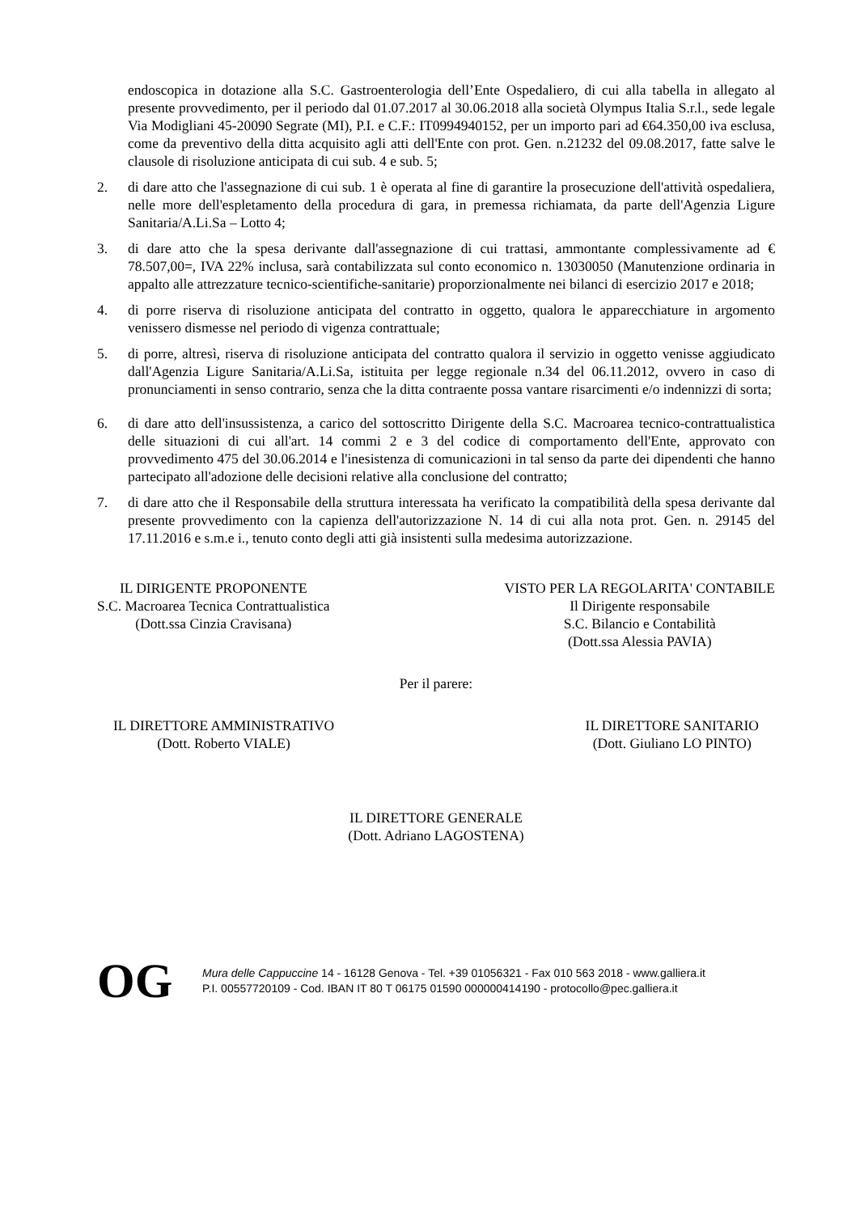endoscopica in dotazione alla S.C. Gastroenterologia dell’Ente Ospedaliero, di cui alla tabella in allegato al presente provvedimento, per il periodo dal 01.07.2017 al 30.06.2018 alla società Olympus Italia S.r.l., sede legale Via Modigliani 45-20090 Segrate (MI), P.I. e C.F.: IT0994940152, per un importo pari ad €64.350,00 iva esclusa, come da preventivo della ditta acquisito agli atti dell'Ente con prot. Gen. n.21232 del 09.08.2017, fatte salve le clausole di risoluzione anticipata di cui sub. 4 e sub. 5;
2. di dare atto che l'assegnazione di cui sub. 1 è operata al fine di garantire la prosecuzione dell'attività ospedaliera, nelle more dell'espletamento della procedura di gara, in premessa richiamata, da parte dell'Agenzia Ligure Sanitaria/A.Li.Sa – Lotto 4;
3. di dare atto che la spesa derivante dall'assegnazione di cui trattasi, ammontante complessivamente ad € 78.507,00=, IVA 22% inclusa, sarà contabilizzata sul conto economico n. 13030050 (Manutenzione ordinaria in appalto alle attrezzature tecnico-scientifiche-sanitarie) proporzionalmente nei bilanci di esercizio 2017 e 2018;
4. di porre riserva di risoluzione anticipata del contratto in oggetto, qualora le apparecchiature in argomento venissero dismesse nel periodo di vigenza contrattuale;
5. di porre, altresì, riserva di risoluzione anticipata del contratto qualora il servizio in oggetto venisse aggiudicato dall'Agenzia Ligure Sanitaria/A.Li.Sa, istituita per legge regionale n.34 del 06.11.2012, ovvero in caso di pronunciamenti in senso contrario, senza che la ditta contraente possa vantare risarcimenti e/o indennizzi di sorta;
6. di dare atto dell'insussistenza, a carico del sottoscritto Dirigente della S.C. Macroarea tecnico-contrattualistica delle situazioni di cui all'art. 14 commi 2 e 3 del codice di comportamento dell'Ente, approvato con provvedimento 475 del 30.06.2014 e l'inesistenza di comunicazioni in tal senso da parte dei dipendenti che hanno partecipato all'adozione delle decisioni relative alla conclusione del contratto;
7. di dare atto che il Responsabile della struttura interessata ha verificato la compatibilità della spesa derivante dal presente provvedimento con la capienza dell'autorizzazione N. 14 di cui alla nota prot. Gen. n. 29145 del 17.11.2016 e s.m.e i., tenuto conto degli atti già insistenti sulla medesima autorizzazione.
IL DIRIGENTE PROPONENTE
S.C. Macroarea Tecnica Contrattualistica
(Dott.ssa Cinzia Cravisana)
VISTO PER LA REGOLARITA' CONTABILE
Il Dirigente responsabile
S.C. Bilancio e Contabilità
(Dott.ssa Alessia PAVIA)
Per il parere:
IL DIRETTORE AMMINISTRATIVO
(Dott. Roberto VIALE)
IL DIRETTORE SANITARIO
(Dott. Giuliano LO PINTO)
IL DIRETTORE GENERALE
(Dott. Adriano LAGOSTENA)
OG
Mura delle Cappuccine 14 - 16128 Genova - Tel. +39 01056321 - Fax 010 563 2018 - www.galliera.it
P.I. 00557720109 - Cod. IBAN IT 80 T 06175 01590 000000414190 - protocollo@pec.galliera.it